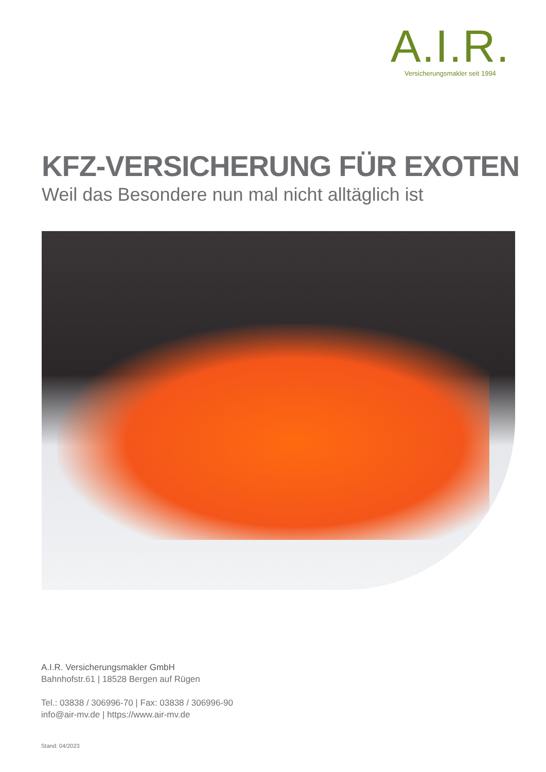A.I.R.
Versicherungsmakler seit 1994
KFZ-VERSICHERUNG FÜR EXOTEN
Weil das Besondere nun mal nicht alltäglich ist
A.I.R. Versicherungsmakler GmbH
Bahnhofstr.61 | 18528 Bergen auf Rügen
Tel.: 03838 / 306996-70 | Fax: 03838 / 306996-90
info@air-mv.de | https://www.air-mv.de
Stand: 04/2023